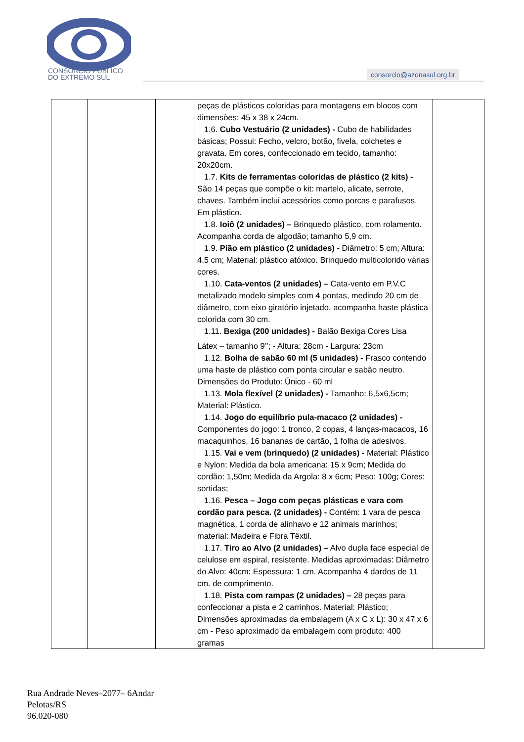CONSÓRCIO PÚBLICO
DO EXTREMO SUL
consorcio@azonasul.org.br
| | | | peças de plásticos coloridas para montagens em blocos com dimensões: 45 x 38 x 24cm. 1.6. Cubo Vestuário (2 unidades) - Cubo de habilidades básicas; Possui: Fecho, velcro, botão, fivela, colchetes e gravata. Em cores, confeccionado em tecido, tamanho: 20x20cm. 1.7. Kits de ferramentas coloridas de plástico (2 kits) - São 14 peças que compõe o kit: martelo, alicate, serrote, chaves. Também inclui acessórios como porcas e parafusos. Em plástico. 1.8. Ioiô (2 unidades) – Brinquedo plástico, com rolamento. Acompanha corda de algodão; tamanho 5,9 cm. 1.9. Pião em plástico (2 unidades) - Diâmetro: 5 cm; Altura: 4,5 cm; Material: plástico atóxico. Brinquedo multicolorido várias cores. 1.10. Cata-ventos (2 unidades) – Cata-vento em P.V.C metalizado modelo simples com 4 pontas, medindo 20 cm de diâmetro, com eixo giratório injetado, acompanha haste plástica colorida com 30 cm. 1.11. Bexiga (200 unidades) - Balão Bexiga Cores Lisa Látex – tamanho 9’’; - Altura: 28cm - Largura: 23cm 1.12. Bolha de sabão 60 ml (5 unidades) - Frasco contendo uma haste de plástico com ponta circular e sabão neutro. Dimensões do Produto: Único - 60 ml 1.13. Mola flexível (2 unidades) - Tamanho: 6,5x6,5cm; Material: Plástico. 1.14. Jogo do equilíbrio pula-macaco (2 unidades) - Componentes do jogo: 1 tronco, 2 copas, 4 lanças-macacos, 16 macaquinhos, 16 bananas de cartão, 1 folha de adesivos. 1.15. Vai e vem (brinquedo) (2 unidades) - Material: Plástico e Nylon; Medida da bola americana: 15 x 9cm; Medida do cordão: 1,50m; Medida da Argola: 8 x 6cm; Peso: 100g; Cores: sortidas; 1.16. Pesca – Jogo com peças plásticas e vara com cordão para pesca. (2 unidades) - Contém: 1 vara de pesca magnética, 1 corda de alinhavo e 12 animais marinhos; material: Madeira e Fibra Têxtil. 1.17. Tiro ao Alvo (2 unidades) – Alvo dupla face especial de celulose em espiral, resistente. Medidas aproximadas: Diâmetro do Alvo: 40cm; Espessura: 1 cm. Acompanha 4 dardos de 11 cm. de comprimento. 1.18. Pista com rampas (2 unidades) – 28 peças para confeccionar a pista e 2 carrinhos. Material: Plástico; Dimensões aproximadas da embalagem (A x C x L): 30 x 47 x 6 cm - Peso aproximado da embalagem com produto: 400 gramas | |
Rua Andrade Neves–2077– 6Andar
Pelotas/RS
96.020-080